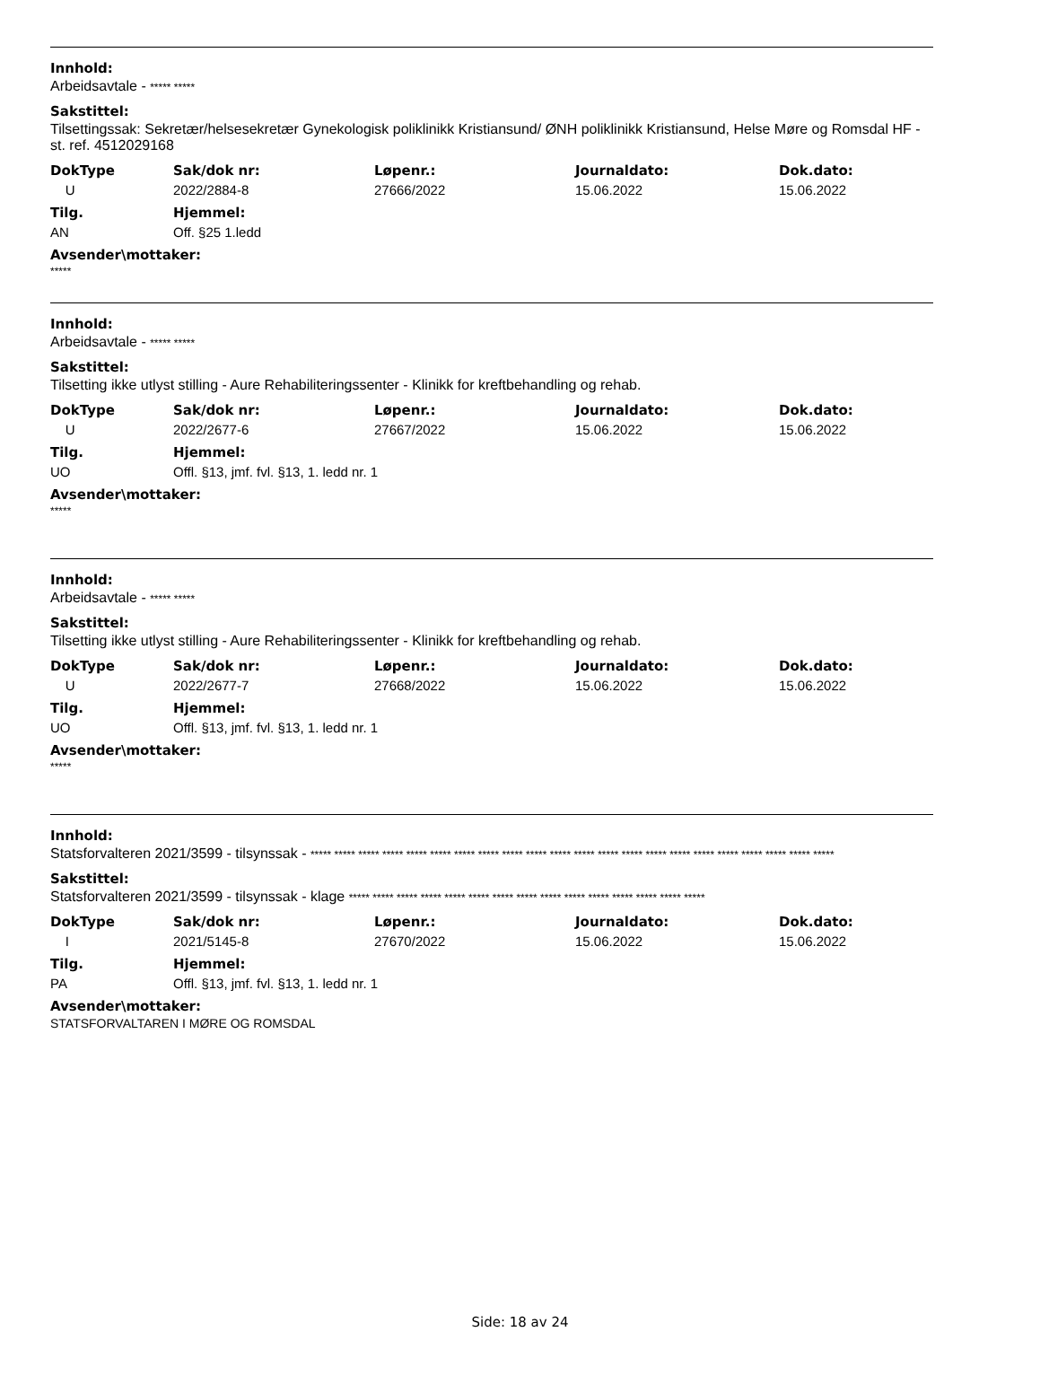Innhold:
Arbeidsavtale - ***** *****
Sakstittel:
Tilsettingssak: Sekretær/helsesekretær Gynekologisk poliklinikk Kristiansund/ ØNH poliklinikk Kristiansund, Helse Møre og Romsdal HF - st. ref. 4512029168
| DokType | Sak/dok nr: | Løpenr.: | Journaldato: | Dok.dato: |
| --- | --- | --- | --- | --- |
| U | 2022/2884-8 | 27666/2022 | 15.06.2022 | 15.06.2022 |
| Tilg. | Hjemmel: |
| --- | --- |
| AN | Off. §25 1.ledd |
Avsender\mottaker:
*****
Innhold:
Arbeidsavtale - ***** *****
Sakstittel:
Tilsetting ikke utlyst stilling - Aure Rehabiliteringssenter - Klinikk for kreftbehandling og rehab.
| DokType | Sak/dok nr: | Løpenr.: | Journaldato: | Dok.dato: |
| --- | --- | --- | --- | --- |
| U | 2022/2677-6 | 27667/2022 | 15.06.2022 | 15.06.2022 |
| Tilg. | Hjemmel: |
| --- | --- |
| UO | Offl. §13, jmf. fvl. §13, 1. ledd nr. 1 |
Avsender\mottaker:
*****
Innhold:
Arbeidsavtale - ***** *****
Sakstittel:
Tilsetting ikke utlyst stilling - Aure Rehabiliteringssenter - Klinikk for kreftbehandling og rehab.
| DokType | Sak/dok nr: | Løpenr.: | Journaldato: | Dok.dato: |
| --- | --- | --- | --- | --- |
| U | 2022/2677-7 | 27668/2022 | 15.06.2022 | 15.06.2022 |
| Tilg. | Hjemmel: |
| --- | --- |
| UO | Offl. §13, jmf. fvl. §13, 1. ledd nr. 1 |
Avsender\mottaker:
*****
Innhold:
Statsforvalteren 2021/3599 - tilsynssak - ***** ***** ***** ***** ***** ***** ***** ***** ***** ***** ***** ***** ***** ***** ***** ***** ***** ***** ***** ***** ***** *****
Sakstittel:
Statsforvalteren 2021/3599 - tilsynssak - klage ***** ***** ***** ***** ***** ***** ***** ***** ***** ***** ***** ***** ***** ***** *****
| DokType | Sak/dok nr: | Løpenr.: | Journaldato: | Dok.dato: |
| --- | --- | --- | --- | --- |
| I | 2021/5145-8 | 27670/2022 | 15.06.2022 | 15.06.2022 |
| Tilg. | Hjemmel: |
| --- | --- |
| PA | Offl. §13, jmf. fvl. §13, 1. ledd nr. 1 |
Avsender\mottaker:
STATSFORVALTAREN I MØRE OG ROMSDAL
Side: 18 av 24